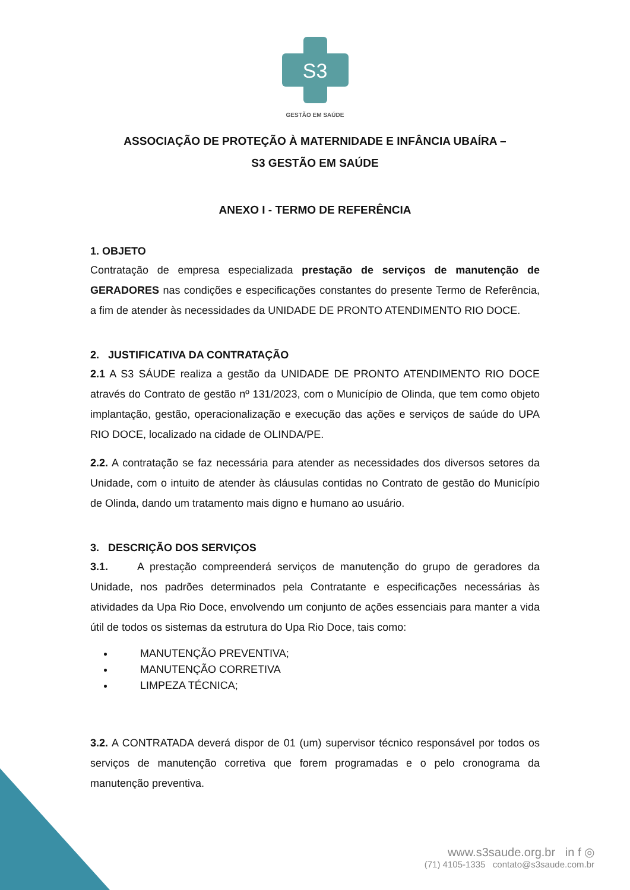S3
GESTÃO EM SAÚDE
ASSOCIAÇÃO DE PROTEÇÃO À MATERNIDADE E INFÂNCIA UBAÍRA –
S3 GESTÃO EM SAÚDE
ANEXO I - TERMO DE REFERÊNCIA
1. OBJETO
Contratação de empresa especializada prestação de serviços de manutenção de GERADORES nas condições e especificações constantes do presente Termo de Referência, a fim de atender às necessidades da UNIDADE DE PRONTO ATENDIMENTO RIO DOCE.
2. JUSTIFICATIVA DA CONTRATAÇÃO
2.1 A S3 SÁUDE realiza a gestão da UNIDADE DE PRONTO ATENDIMENTO RIO DOCE através do Contrato de gestão nº 131/2023, com o Município de Olinda, que tem como objeto implantação, gestão, operacionalização e execução das ações e serviços de saúde do UPA RIO DOCE, localizado na cidade de OLINDA/PE.
2.2. A contratação se faz necessária para atender as necessidades dos diversos setores da Unidade, com o intuito de atender às cláusulas contidas no Contrato de gestão do Município de Olinda, dando um tratamento mais digno e humano ao usuário.
3. DESCRIÇÃO DOS SERVIÇOS
3.1. A prestação compreenderá serviços de manutenção do grupo de geradores da Unidade, nos padrões determinados pela Contratante e especificações necessárias às atividades da Upa Rio Doce, envolvendo um conjunto de ações essenciais para manter a vida útil de todos os sistemas da estrutura do Upa Rio Doce, tais como:
MANUTENÇÃO PREVENTIVA;
MANUTENÇÃO CORRETIVA
LIMPEZA TÉCNICA;
3.2. A CONTRATADA deverá dispor de 01 (um) supervisor técnico responsável por todos os serviços de manutenção corretiva que forem programadas e o pelo cronograma da manutenção preventiva.
www.s3saude.org.br in f ◎
(71) 4105-1335 contato@s3saude.com.br